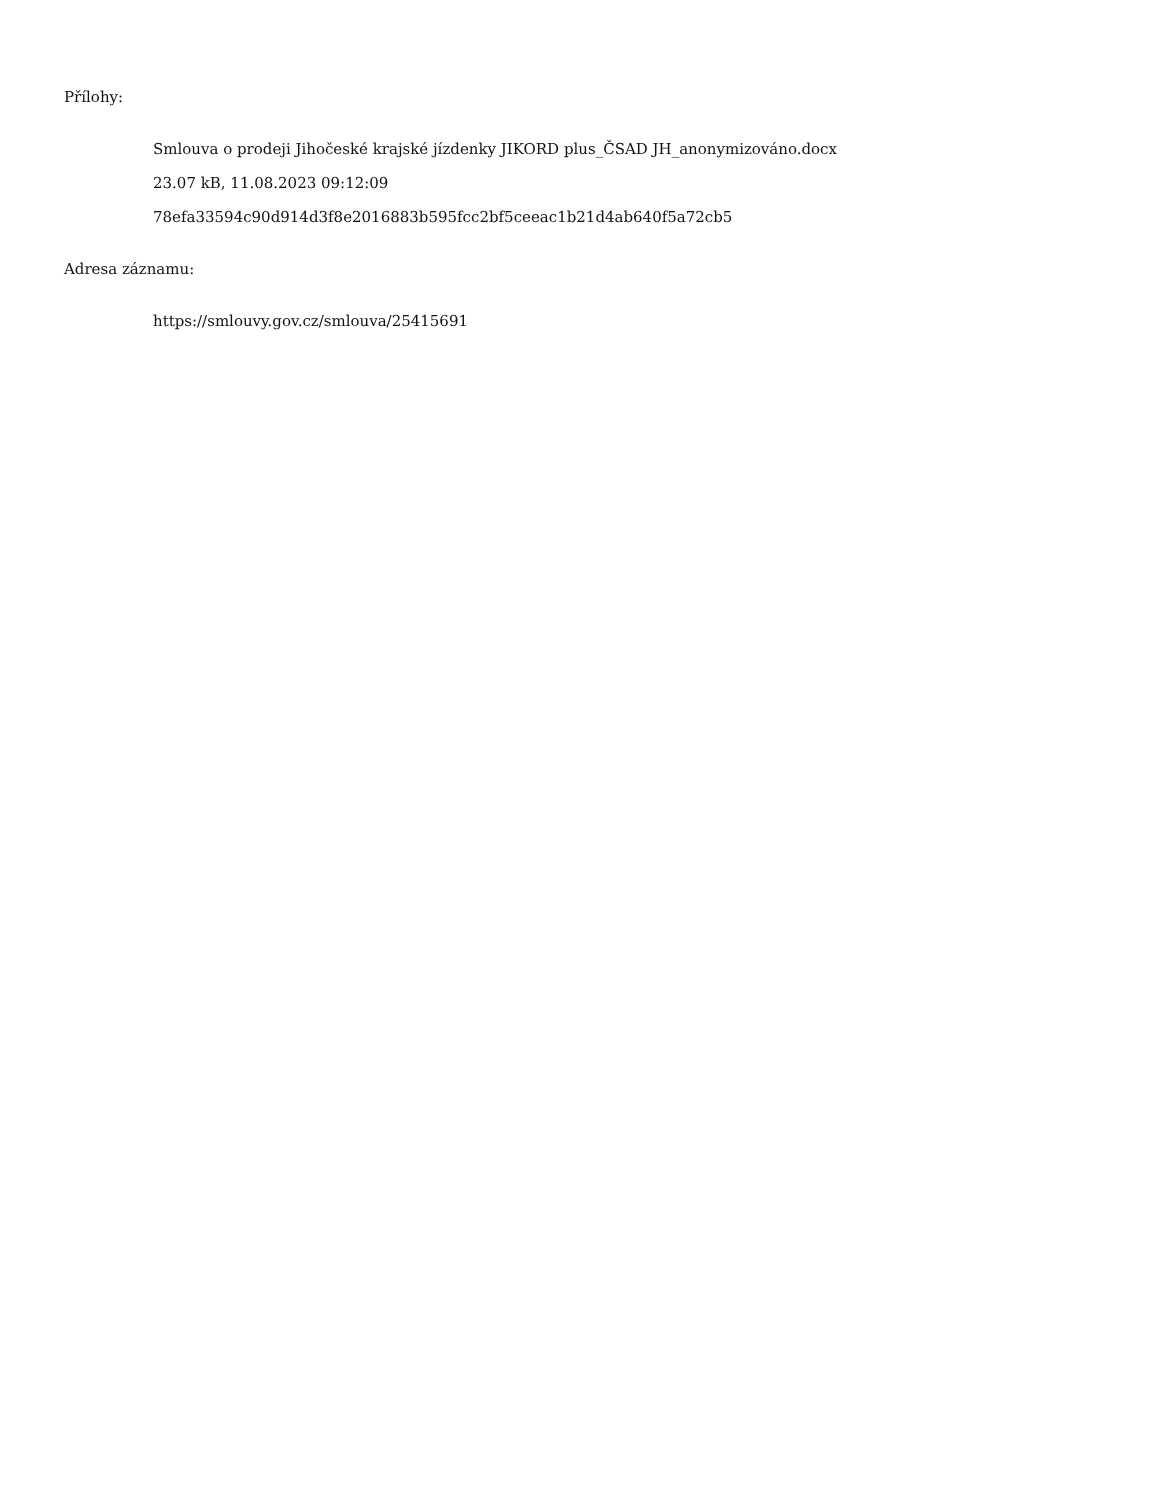Přílohy:
Smlouva o prodeji Jihočeské krajské jízdenky JIKORD plus_ČSAD JH_anonymizováno.docx
23.07 kB, 11.08.2023 09:12:09
78efa33594c90d914d3f8e2016883b595fcc2bf5ceeac1b21d4ab640f5a72cb5
Adresa záznamu:
https://smlouvy.gov.cz/smlouva/25415691